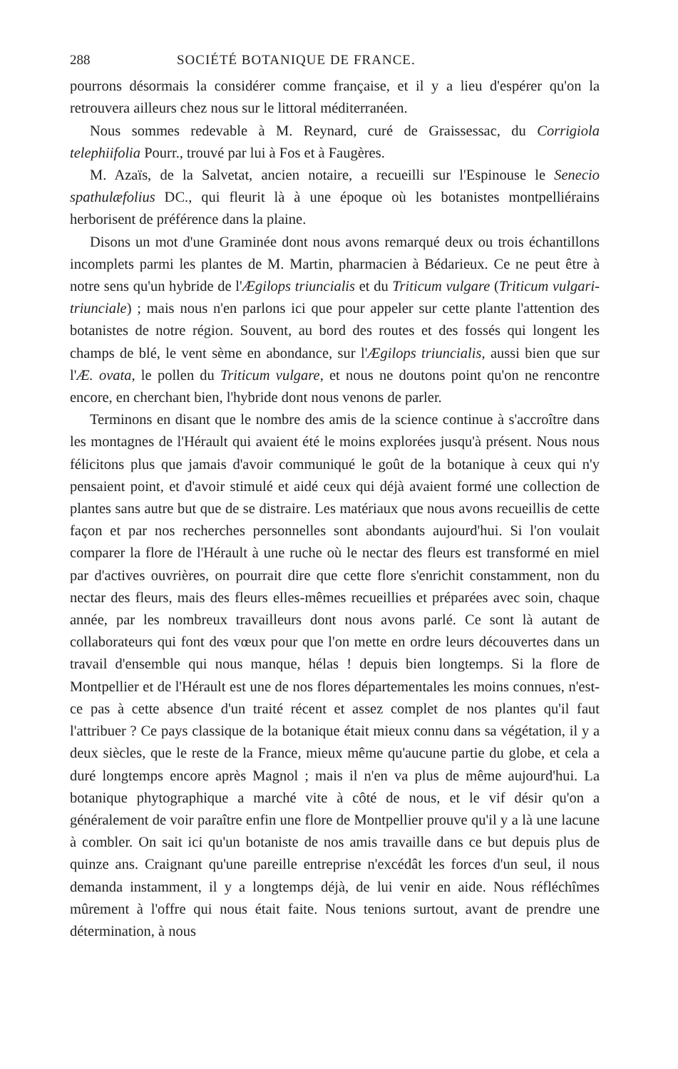288 SOCIÉTÉ BOTANIQUE DE FRANCE.
pourrons désormais la considérer comme française, et il y a lieu d'espérer qu'on la retrouvera ailleurs chez nous sur le littoral méditerranéen.
Nous sommes redevable à M. Reynard, curé de Graissessac, du Corrigiola telephiifolia Pourr., trouvé par lui à Fos et à Faugères.
M. Azaïs, de la Salvetat, ancien notaire, a recueilli sur l'Espinouse le Senecio spathulæfolius DC., qui fleurit là à une époque où les botanistes montpelliérains herborisent de préférence dans la plaine.
Disons un mot d'une Graminée dont nous avons remarqué deux ou trois échantillons incomplets parmi les plantes de M. Martin, pharmacien à Bédarieux. Ce ne peut être à notre sens qu'un hybride de l'Ægilops triuncialis et du Triticum vulgare (Triticum vulgari-triunciale) ; mais nous n'en parlons ici que pour appeler sur cette plante l'attention des botanistes de notre région. Souvent, au bord des routes et des fossés qui longent les champs de blé, le vent sème en abondance, sur l'Ægilops triuncialis, aussi bien que sur l'Æ. ovata, le pollen du Triticum vulgare, et nous ne doutons point qu'on ne rencontre encore, en cherchant bien, l'hybride dont nous venons de parler.
Terminons en disant que le nombre des amis de la science continue à s'accroître dans les montagnes de l'Hérault qui avaient été le moins explorées jusqu'à présent. Nous nous félicitons plus que jamais d'avoir communiqué le goût de la botanique à ceux qui n'y pensaient point, et d'avoir stimulé et aidé ceux qui déjà avaient formé une collection de plantes sans autre but que de se distraire. Les matériaux que nous avons recueillis de cette façon et par nos recherches personnelles sont abondants aujourd'hui. Si l'on voulait comparer la flore de l'Hérault à une ruche où le nectar des fleurs est transformé en miel par d'actives ouvrières, on pourrait dire que cette flore s'enrichit constamment, non du nectar des fleurs, mais des fleurs elles-mêmes recueillies et préparées avec soin, chaque année, par les nombreux travailleurs dont nous avons parlé. Ce sont là autant de collaborateurs qui font des vœux pour que l'on mette en ordre leurs découvertes dans un travail d'ensemble qui nous manque, hélas ! depuis bien longtemps. Si la flore de Montpellier et de l'Hérault est une de nos flores départementales les moins connues, n'est-ce pas à cette absence d'un traité récent et assez complet de nos plantes qu'il faut l'attribuer ? Ce pays classique de la botanique était mieux connu dans sa végétation, il y a deux siècles, que le reste de la France, mieux même qu'aucune partie du globe, et cela a duré longtemps encore après Magnol ; mais il n'en va plus de même aujourd'hui. La botanique phytographique a marché vite à côté de nous, et le vif désir qu'on a généralement de voir paraître enfin une flore de Montpellier prouve qu'il y a là une lacune à combler. On sait ici qu'un botaniste de nos amis travaille dans ce but depuis plus de quinze ans. Craignant qu'une pareille entreprise n'excédât les forces d'un seul, il nous demanda instamment, il y a longtemps déjà, de lui venir en aide. Nous réfléchîmes mûrement à l'offre qui nous était faite. Nous tenions surtout, avant de prendre une détermination, à nous